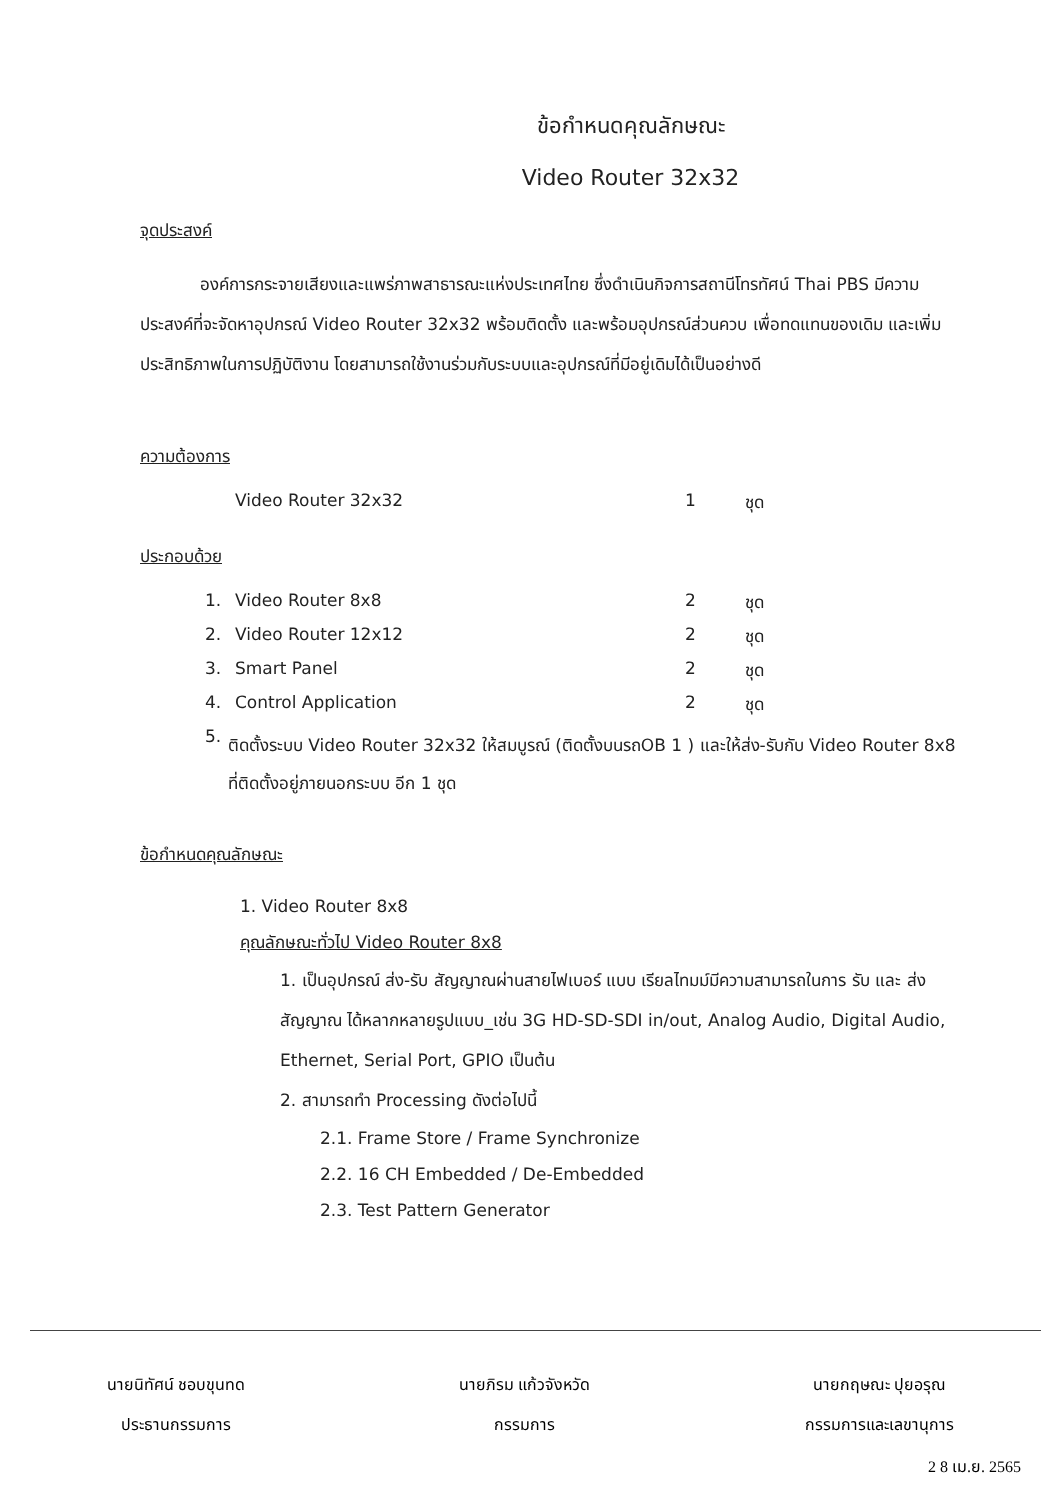ข้อกำหนดคุณลักษณะ
Video Router 32x32
จุดประสงค์
องค์การกระจายเสียงและแพร่ภาพสาธารณะแห่งประเทศไทย ซึ่งดำเนินกิจการสถานีโทรทัศน์ Thai PBS มีความประสงค์ที่จะจัดหาอุปกรณ์ Video Router 32x32 พร้อมติดตั้ง และพร้อมอุปกรณ์ส่วนควบ เพื่อทดแทนของเดิม และเพิ่มประสิทธิภาพในการปฏิบัติงาน โดยสามารถใช้งานร่วมกับระบบและอุปกรณ์ที่มีอยู่เดิมได้เป็นอย่างดี
ความต้องการ
Video Router 32x32 1 ชุด
ประกอบด้วย
1. Video Router 8x8 2 ชุด
2. Video Router 12x12 2 ชุด
3. Smart Panel 2 ชุด
4. Control Application 2 ชุด
5. ติดตั้งระบบ Video Router 32x32 ให้สมบูรณ์ (ติดตั้งบนรถOB 1 ) และให้ส่ง-รับกับ Video Router 8x8 ที่ติดตั้งอยู่ภายนอกระบบ อีก 1 ชุด
ข้อกำหนดคุณลักษณะ
1. Video Router 8x8
คุณลักษณะทั่วไป Video Router 8x8
1. เป็นอุปกรณ์ ส่ง-รับ สัญญาณผ่านสายไฟเบอร์ แบบ เรียลไทมม์มีความสามารถในการ รับ และ ส่ง สัญญาณ ได้หลากหลายรูปแบบ_เช่น 3G HD-SD-SDI in/out, Analog Audio, Digital Audio, Ethernet, Serial Port, GPIO เป็นต้น
2. สามารถทำ Processing ดังต่อไปนี้
2.1. Frame Store / Frame Synchronize
2.2. 16 CH Embedded / De-Embedded
2.3. Test Pattern Generator
นายนิทัศน์ ชอบขุนทด
ประธานกรรมการ
นายภิรม แก้วจังหวัด
กรรมการ
นายกฤษณะ ปุยอรุณ
กรรมการและเลขานุการ
2 8 เม.ย. 2565